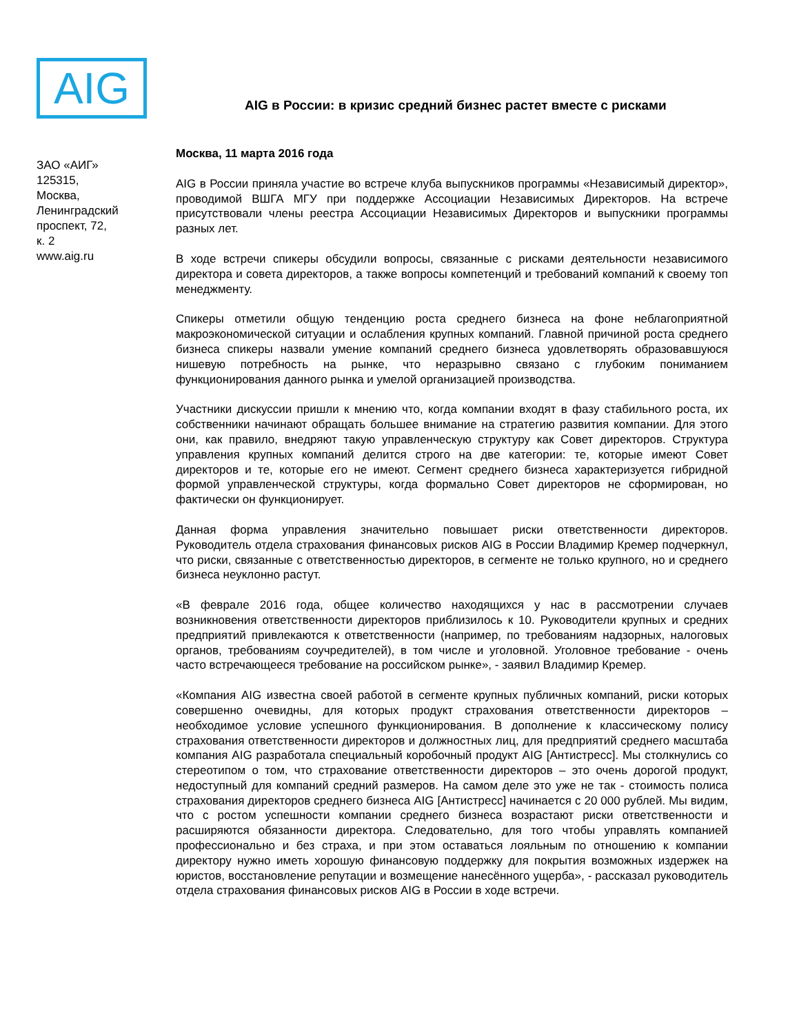AIG
AIG в России: в кризис средний бизнес растет вместе с рисками
ЗАО «АИГ»
125315,
Москва,
Ленинградский
проспект, 72,
к. 2
www.aig.ru
Москва, 11 марта 2016 года
AIG в России приняла участие во встрече клуба выпускников программы «Независимый директор», проводимой ВШГА МГУ при поддержке Ассоциации Независимых Директоров. На встрече присутствовали члены реестра Ассоциации Независимых Директоров и выпускники программы разных лет.
В ходе встречи спикеры обсудили вопросы, связанные с рисками деятельности независимого директора и совета директоров, а также вопросы компетенций и требований компаний к своему топ менеджменту.
Спикеры отметили общую тенденцию роста среднего бизнеса на фоне неблагоприятной макроэкономической ситуации и ослабления крупных компаний. Главной причиной роста среднего бизнеса спикеры назвали умение компаний среднего бизнеса удовлетворять образовавшуюся нишевую потребность на рынке, что неразрывно связано с глубоким пониманием функционирования данного рынка и умелой организацией производства.
Участники дискуссии пришли к мнению что, когда компании входят в фазу стабильного роста, их собственники начинают обращать большее внимание на стратегию развития компании. Для этого они, как правило, внедряют такую управленческую структуру как Совет директоров. Структура управления крупных компаний делится строго на две категории: те, которые имеют Совет директоров и те, которые его не имеют. Сегмент среднего бизнеса характеризуется гибридной формой управленческой структуры, когда формально Совет директоров не сформирован, но фактически он функционирует.
Данная форма управления значительно повышает риски ответственности директоров. Руководитель отдела страхования финансовых рисков AIG в России Владимир Кремер подчеркнул, что риски, связанные с ответственностью директоров, в сегменте не только крупного, но и среднего бизнеса неуклонно растут.
«В феврале 2016 года, общее количество находящихся у нас в рассмотрении случаев возникновения ответственности директоров приблизилось к 10. Руководители крупных и средних предприятий привлекаются к ответственности (например, по требованиям надзорных, налоговых органов, требованиям соучредителей), в том числе и уголовной. Уголовное требование - очень часто встречающееся требование на российском рынке», - заявил Владимир Кремер.
«Компания AIG известна своей работой в сегменте крупных публичных компаний, риски которых совершенно очевидны, для которых продукт страхования ответственности директоров – необходимое условие успешного функционирования. В дополнение к классическому полису страхования ответственности директоров и должностных лиц, для предприятий среднего масштаба компания AIG разработала специальный коробочный продукт AIG [Антистресс]. Мы столкнулись со стереотипом о том, что страхование ответственности директоров – это очень дорогой продукт, недоступный для компаний средний размеров. На самом деле это уже не так - стоимость полиса страхования директоров среднего бизнеса AIG [Антистресс] начинается с 20 000 рублей. Мы видим, что с ростом успешности компании среднего бизнеса возрастают риски ответственности и расширяются обязанности директора. Следовательно, для того чтобы управлять компанией профессионально и без страха, и при этом оставаться лояльным по отношению к компании директору нужно иметь хорошую финансовую поддержку для покрытия возможных издержек на юристов, восстановление репутации и возмещение нанесённого ущерба», - рассказал руководитель отдела страхования финансовых рисков AIG в России в ходе встречи.